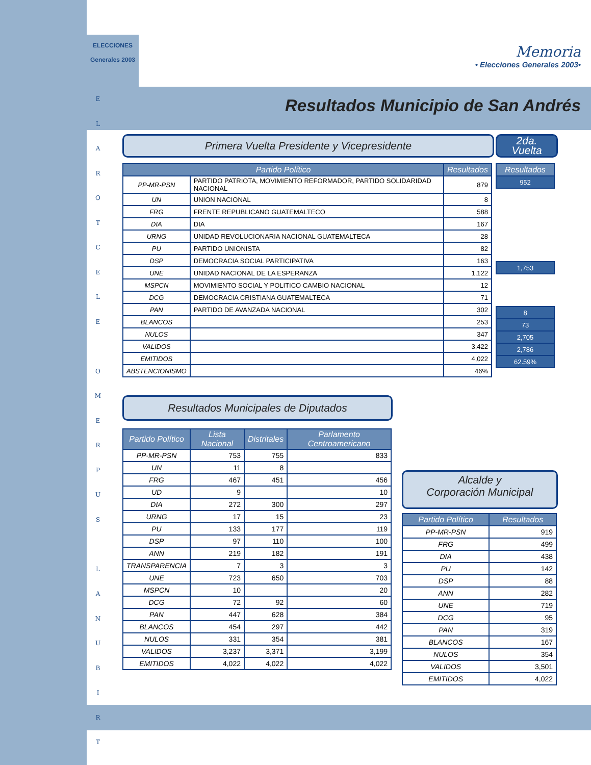ELECCIONES
Generales 2003
E
L
A
R
O
T
C
E
L
E
O
M
E
R
P
U
S
L
A
N
U
B
I
R
T
Memoria
• Elecciones Generales 2003•
Resultados Municipio de San Andrés
Primera Vuelta Presidente y Vicepresidente
2da.
Vuelta
| Partido Político | | Resultados |
| --- | --- | --- |
| PP-MR-PSN | PARTIDO PATRIOTA, MOVIMIENTO REFORMADOR, PARTIDO SOLIDARIDAD NACIONAL | 879 |
| UN | UNION NACIONAL | 8 |
| FRG | FRENTE REPUBLICANO GUATEMALTECO | 588 |
| DIA | DIA | 167 |
| URNG | UNIDAD REVOLUCIONARIA NACIONAL GUATEMALTECA | 28 |
| PU | PARTIDO UNIONISTA | 82 |
| DSP | DEMOCRACIA SOCIAL PARTICIPATIVA | 163 |
| UNE | UNIDAD NACIONAL DE LA ESPERANZA | 1,122 |
| MSPCN | MOVIMIENTO SOCIAL Y POLITICO CAMBIO NACIONAL | 12 |
| DCG | DEMOCRACIA CRISTIANA GUATEMALTECA | 71 |
| PAN | PARTIDO DE AVANZADA NACIONAL | 302 |
| BLANCOS | | 253 |
| NULOS | | 347 |
| VALIDOS | | 3,422 |
| EMITIDOS | | 4,022 |
| ABSTENCIONISMO | | 46% |
| Resultados |
| --- |
| 952 |
| 1,753 |
| 8 |
| 73 |
| 2,705 |
| 2,786 |
| 62.59% |
Resultados Municipales de Diputados
| Partido Político | Lista Nacional | Distritales | Parlamento Centroamericano |
| --- | --- | --- | --- |
| PP-MR-PSN | 753 | 755 | 833 |
| UN | 11 | 8 | |
| FRG | 467 | 451 | 456 |
| UD | 9 | | 10 |
| DIA | 272 | 300 | 297 |
| URNG | 17 | 15 | 23 |
| PU | 133 | 177 | 119 |
| DSP | 97 | 110 | 100 |
| ANN | 219 | 182 | 191 |
| TRANSPARENCIA | 7 | 3 | 3 |
| UNE | 723 | 650 | 703 |
| MSPCN | 10 | | 20 |
| DCG | 72 | 92 | 60 |
| PAN | 447 | 628 | 384 |
| BLANCOS | 454 | 297 | 442 |
| NULOS | 331 | 354 | 381 |
| VALIDOS | 3,237 | 3,371 | 3,199 |
| EMITIDOS | 4,022 | 4,022 | 4,022 |
Alcalde y
Corporación Municipal
| Partido Político | Resultados |
| --- | --- |
| PP-MR-PSN | 919 |
| FRG | 499 |
| DIA | 438 |
| PU | 142 |
| DSP | 88 |
| ANN | 282 |
| UNE | 719 |
| DCG | 95 |
| PAN | 319 |
| BLANCOS | 167 |
| NULOS | 354 |
| VALIDOS | 3,501 |
| EMITIDOS | 4,022 |